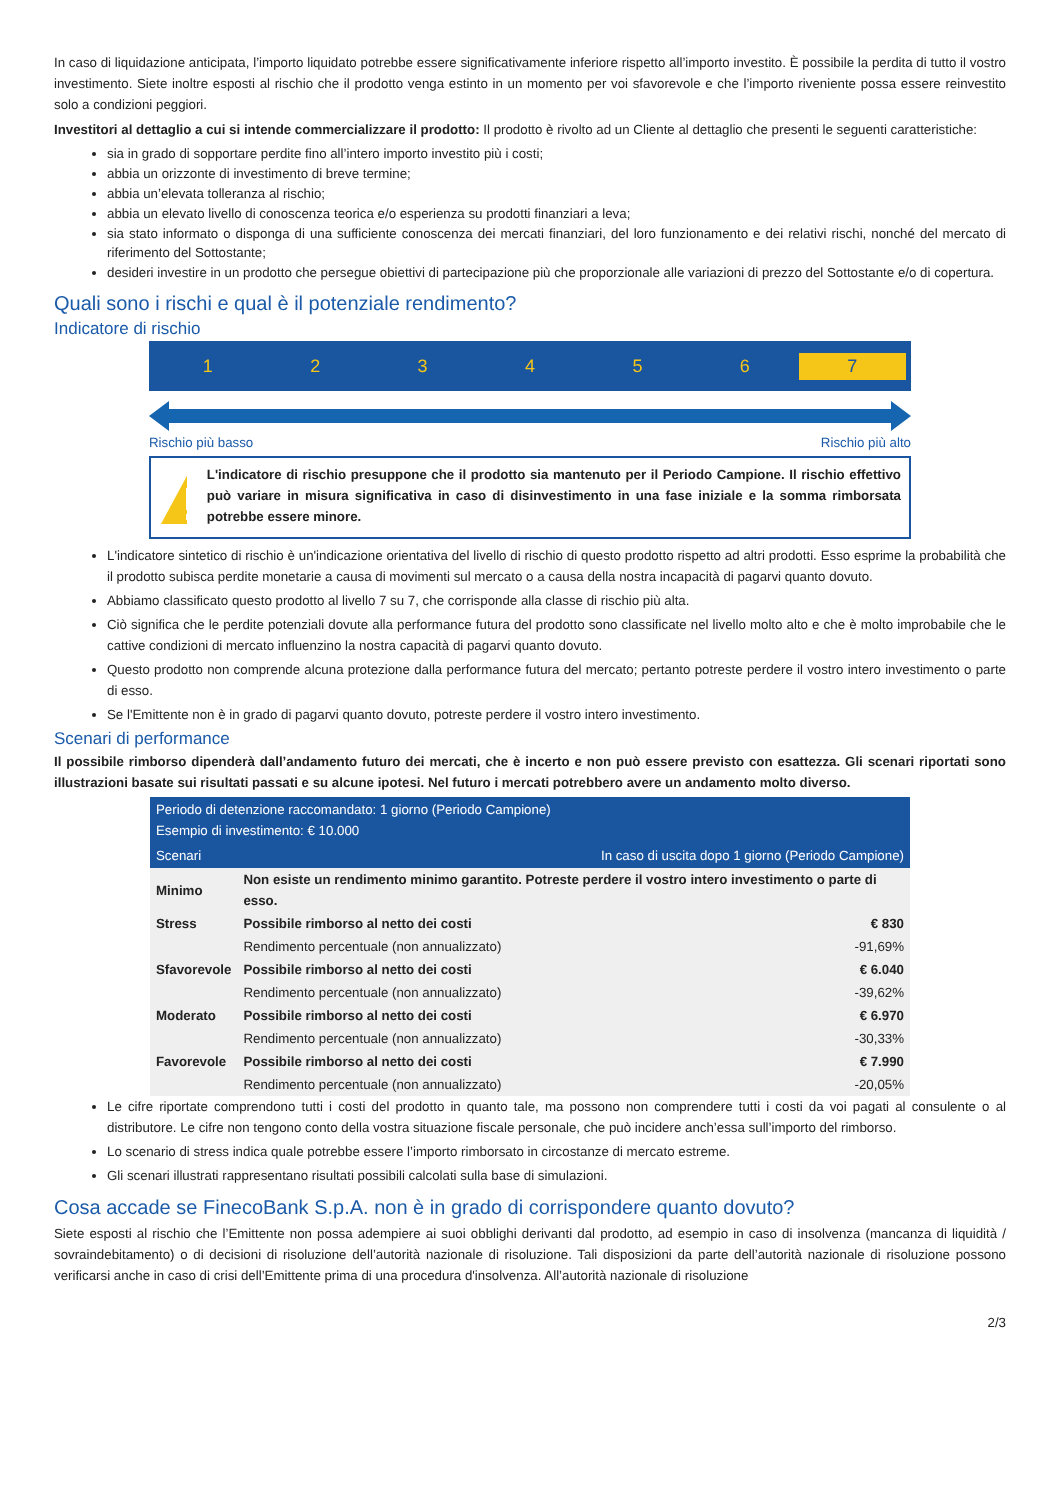In caso di liquidazione anticipata, l’importo liquidato potrebbe essere significativamente inferiore rispetto all’importo investito. È possibile la perdita di tutto il vostro investimento. Siete inoltre esposti al rischio che il prodotto venga estinto in un momento per voi sfavorevole e che l’importo riveniente possa essere reinvestito solo a condizioni peggiori.
Investitori al dettaglio a cui si intende commercializzare il prodotto: Il prodotto è rivolto ad un Cliente al dettaglio che presenti le seguenti caratteristiche:
sia in grado di sopportare perdite fino all’intero importo investito più i costi;
abbia un orizzonte di investimento di breve termine;
abbia un’elevata tolleranza al rischio;
abbia un elevato livello di conoscenza teorica e/o esperienza su prodotti finanziari a leva;
sia stato informato o disponga di una sufficiente conoscenza dei mercati finanziari, del loro funzionamento e dei relativi rischi, nonché del mercato di riferimento del Sottostante;
desideri investire in un prodotto che persegue obiettivi di partecipazione più che proporzionale alle variazioni di prezzo del Sottostante e/o di copertura.
Quali sono i rischi e qual è il potenziale rendimento?
Indicatore di rischio
123456 7
Rischio più basso Rischio più alto
L'indicatore di rischio presuppone che il prodotto sia mantenuto per il Periodo Campione. Il rischio effettivo può variare in misura significativa in caso di disinvestimento in una fase iniziale e la somma rimborsata potrebbe essere minore.
L'indicatore sintetico di rischio è un'indicazione orientativa del livello di rischio di questo prodotto rispetto ad altri prodotti. Esso esprime la probabilità che il prodotto subisca perdite monetarie a causa di movimenti sul mercato o a causa della nostra incapacità di pagarvi quanto dovuto.
Abbiamo classificato questo prodotto al livello 7 su 7, che corrisponde alla classe di rischio più alta.
Ciò significa che le perdite potenziali dovute alla performance futura del prodotto sono classificate nel livello molto alto e che è molto improbabile che le cattive condizioni di mercato influenzino la nostra capacità di pagarvi quanto dovuto.
Questo prodotto non comprende alcuna protezione dalla performance futura del mercato; pertanto potreste perdere il vostro intero investimento o parte di esso.
Se l'Emittente non è in grado di pagarvi quanto dovuto, potreste perdere il vostro intero investimento.
Scenari di performance
Il possibile rimborso dipenderà dall’andamento futuro dei mercati, che è incerto e non può essere previsto con esattezza. Gli scenari riportati sono illustrazioni basate sui risultati passati e su alcune ipotesi. Nel futuro i mercati potrebbero avere un andamento molto diverso.
| Periodo di detenzione raccomandato: 1 giorno (Periodo Campione) Esempio di investimento: € 10.000 | | |
| --- | --- | --- |
| Scenari | | In caso di uscita dopo 1 giorno (Periodo Campione) |
| Minimo | Non esiste un rendimento minimo garantito. Potreste perdere il vostro intero investimento o parte di esso. | |
| Stress | Possibile rimborso al netto dei costi | € 830 |
| | Rendimento percentuale (non annualizzato) | -91,69% |
| Sfavorevole | Possibile rimborso al netto dei costi | € 6.040 |
| | Rendimento percentuale (non annualizzato) | -39,62% |
| Moderato | Possibile rimborso al netto dei costi | € 6.970 |
| | Rendimento percentuale (non annualizzato) | -30,33% |
| Favorevole | Possibile rimborso al netto dei costi | € 7.990 |
| | Rendimento percentuale (non annualizzato) | -20,05% |
Le cifre riportate comprendono tutti i costi del prodotto in quanto tale, ma possono non comprendere tutti i costi da voi pagati al consulente o al distributore. Le cifre non tengono conto della vostra situazione fiscale personale, che può incidere anch’essa sull’importo del rimborso.
Lo scenario di stress indica quale potrebbe essere l’importo rimborsato in circostanze di mercato estreme.
Gli scenari illustrati rappresentano risultati possibili calcolati sulla base di simulazioni.
Cosa accade se FinecoBank S.p.A. non è in grado di corrispondere quanto dovuto?
Siete esposti al rischio che l’Emittente non possa adempiere ai suoi obblighi derivanti dal prodotto, ad esempio in caso di insolvenza (mancanza di liquidità / sovraindebitamento) o di decisioni di risoluzione dell’autorità nazionale di risoluzione. Tali disposizioni da parte dell’autorità nazionale di risoluzione possono verificarsi anche in caso di crisi dell’Emittente prima di una procedura d'insolvenza. All’autorità nazionale di risoluzione
2/3